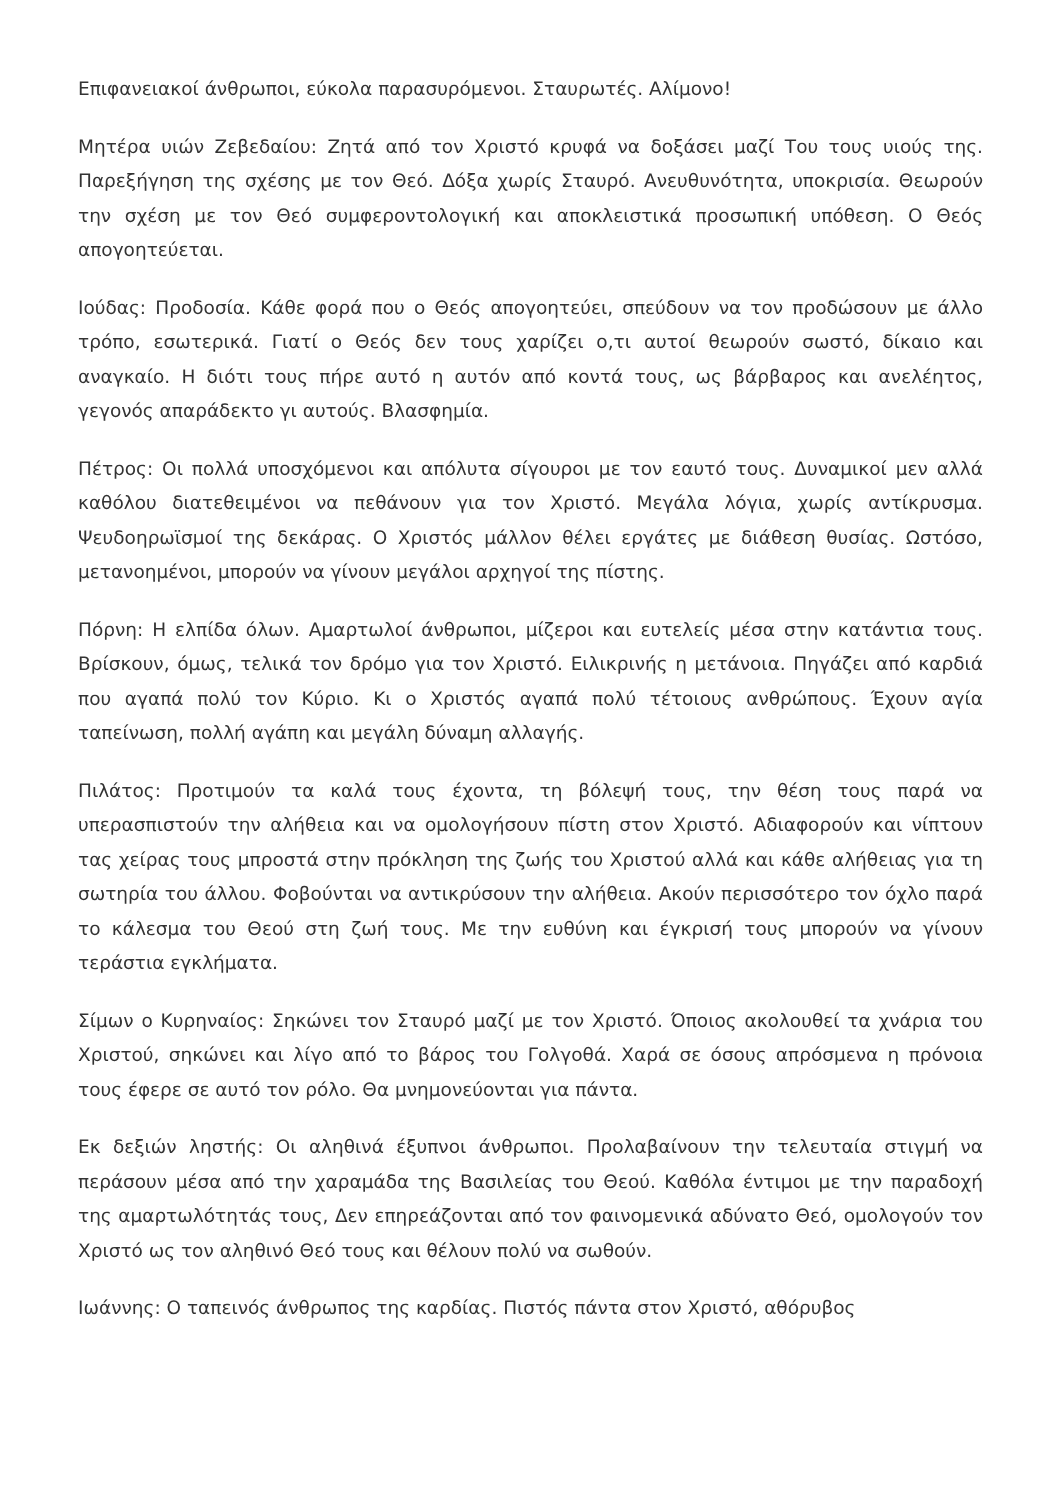Επιφανειακοί άνθρωποι, εύκολα παρασυρόμενοι. Σταυρωτές. Αλίμονο!
Μητέρα υιών Ζεβεδαίου: Ζητά από τον Χριστό κρυφά να δοξάσει μαζί Του τους υιούς της. Παρεξήγηση της σχέσης με τον Θεό. Δόξα χωρίς Σταυρό. Ανευθυνότητα, υποκρισία. Θεωρούν την σχέση με τον Θεό συμφεροντολογική και αποκλειστικά προσωπική υπόθεση. Ο Θεός απογοητεύεται.
Ιούδας: Προδοσία. Κάθε φορά που ο Θεός απογοητεύει, σπεύδουν να τον προδώσουν με άλλο τρόπο, εσωτερικά. Γιατί ο Θεός δεν τους χαρίζει ο,τι αυτοί θεωρούν σωστό, δίκαιο και αναγκαίο. Η διότι τους πήρε αυτό η αυτόν από κοντά τους, ως βάρβαρος και ανελέητος, γεγονός απαράδεκτο γι αυτούς. Βλασφημία.
Πέτρος: Οι πολλά υποσχόμενοι και απόλυτα σίγουροι με τον εαυτό τους. Δυναμικοί μεν αλλά καθόλου διατεθειμένοι να πεθάνουν για τον Χριστό. Μεγάλα λόγια, χωρίς αντίκρυσμα. Ψευδοηρωϊσμοί της δεκάρας. Ο Χριστός μάλλον θέλει εργάτες με διάθεση θυσίας. Ωστόσο, μετανοημένοι, μπορούν να γίνουν μεγάλοι αρχηγοί της πίστης.
Πόρνη: Η ελπίδα όλων. Αμαρτωλοί άνθρωποι, μίζεροι και ευτελείς μέσα στην κατάντια τους. Βρίσκουν, όμως, τελικά τον δρόμο για τον Χριστό. Ειλικρινής η μετάνοια. Πηγάζει από καρδιά που αγαπά πολύ τον Κύριο. Κι ο Χριστός αγαπά πολύ τέτοιους ανθρώπους. Έχουν αγία ταπείνωση, πολλή αγάπη και μεγάλη δύναμη αλλαγής.
Πιλάτος: Προτιμούν τα καλά τους έχοντα, τη βόλεψή τους, την θέση τους παρά να υπερασπιστούν την αλήθεια και να ομολογήσουν πίστη στον Χριστό. Αδιαφορούν και νίπτουν τας χείρας τους μπροστά στην πρόκληση της ζωής του Χριστού αλλά και κάθε αλήθειας για τη σωτηρία του άλλου. Φοβούνται να αντικρύσουν την αλήθεια. Ακούν περισσότερο τον όχλο παρά το κάλεσμα του Θεού στη ζωή τους. Με την ευθύνη και έγκρισή τους μπορούν να γίνουν τεράστια εγκλήματα.
Σίμων ο Κυρηναίος: Σηκώνει τον Σταυρό μαζί με τον Χριστό. Όποιος ακολουθεί τα χνάρια του Χριστού, σηκώνει και λίγο από το βάρος του Γολγοθά. Χαρά σε όσους απρόσμενα η πρόνοια τους έφερε σε αυτό τον ρόλο. Θα μνημονεύονται για πάντα.
Εκ δεξιών ληστής: Οι αληθινά έξυπνοι άνθρωποι. Προλαβαίνουν την τελευταία στιγμή να περάσουν μέσα από την χαραμάδα της Βασιλείας του Θεού. Καθόλα έντιμοι με την παραδοχή της αμαρτωλότητάς τους, Δεν επηρεάζονται από τον φαινομενικά αδύνατο Θεό, ομολογούν τον Χριστό ως τον αληθινό Θεό τους και θέλουν πολύ να σωθούν.
Ιωάννης: Ο ταπεινός άνθρωπος της καρδίας. Πιστός πάντα στον Χριστό, αθόρυβος